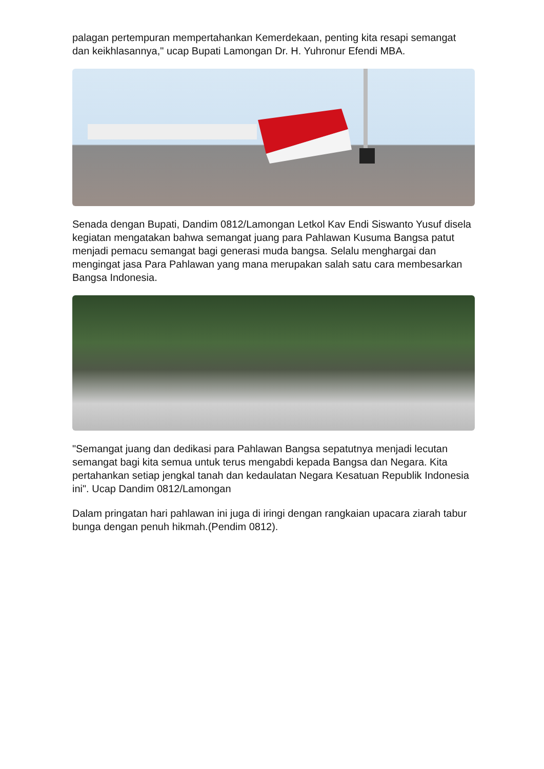palagan pertempuran mempertahankan Kemerdekaan, penting kita resapi semangat dan keikhlasannya," ucap Bupati Lamongan Dr. H. Yuhronur Efendi MBA.
Senada dengan Bupati, Dandim 0812/Lamongan Letkol Kav Endi Siswanto Yusuf disela kegiatan mengatakan bahwa semangat juang para Pahlawan Kusuma Bangsa patut menjadi pemacu semangat bagi generasi muda bangsa. Selalu menghargai dan mengingat jasa Para Pahlawan yang mana merupakan salah satu cara membesarkan Bangsa Indonesia.
"Semangat juang dan dedikasi para Pahlawan Bangsa sepatutnya menjadi lecutan semangat bagi kita semua untuk terus mengabdi kepada Bangsa dan Negara. Kita pertahankan setiap jengkal tanah dan kedaulatan Negara Kesatuan Republik Indonesia ini". Ucap Dandim 0812/Lamongan
Dalam pringatan hari pahlawan ini juga di iringi dengan rangkaian upacara ziarah tabur bunga dengan penuh hikmah.(Pendim 0812).